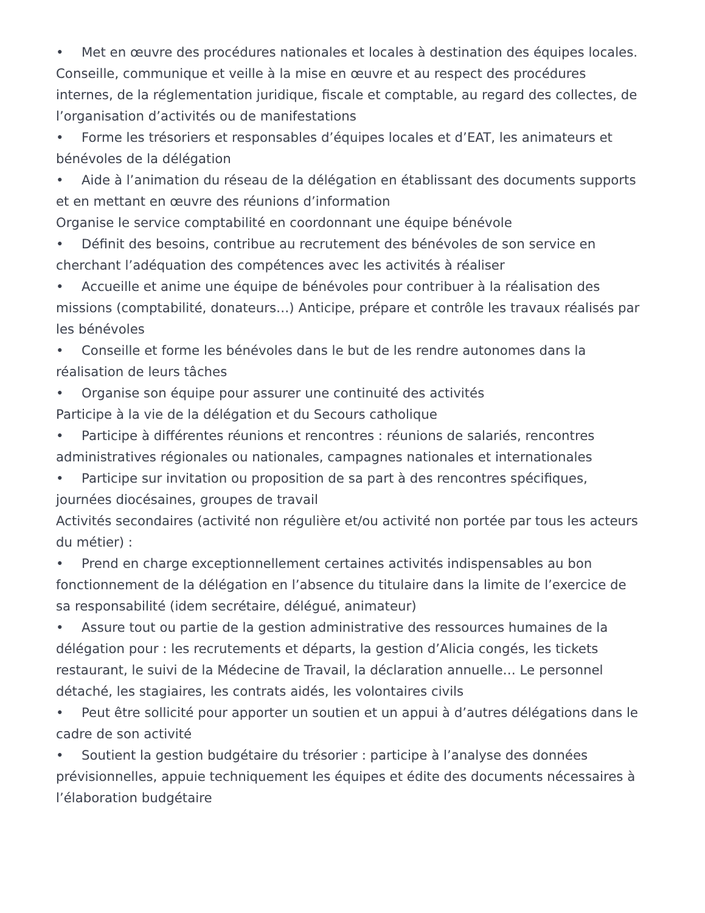• Met en œuvre des procédures nationales et locales à destination des équipes locales. Conseille, communique et veille à la mise en œuvre et au respect des procédures internes, de la réglementation juridique, fiscale et comptable, au regard des collectes, de l’organisation d’activités ou de manifestations
• Forme les trésoriers et responsables d’équipes locales et d’EAT, les animateurs et bénévoles de la délégation
• Aide à l’animation du réseau de la délégation en établissant des documents supports et en mettant en œuvre des réunions d’information
Organise le service comptabilité en coordonnant une équipe bénévole
• Définit des besoins, contribue au recrutement des bénévoles de son service en cherchant l’adéquation des compétences avec les activités à réaliser
• Accueille et anime une équipe de bénévoles pour contribuer à la réalisation des missions (comptabilité, donateurs…) Anticipe, prépare et contrôle les travaux réalisés par les bénévoles
• Conseille et forme les bénévoles dans le but de les rendre autonomes dans la réalisation de leurs tâches
• Organise son équipe pour assurer une continuité des activités
Participe à la vie de la délégation et du Secours catholique
• Participe à différentes réunions et rencontres : réunions de salariés, rencontres administratives régionales ou nationales, campagnes nationales et internationales
• Participe sur invitation ou proposition de sa part à des rencontres spécifiques, journées diocésaines, groupes de travail
Activités secondaires (activité non régulière et/ou activité non portée par tous les acteurs du métier) :
• Prend en charge exceptionnellement certaines activités indispensables au bon fonctionnement de la délégation en l’absence du titulaire dans la limite de l’exercice de sa responsabilité (idem secrétaire, délégué, animateur)
• Assure tout ou partie de la gestion administrative des ressources humaines de la délégation pour : les recrutements et départs, la gestion d’Alicia congés, les tickets restaurant, le suivi de la Médecine de Travail, la déclaration annuelle… Le personnel détaché, les stagiaires, les contrats aidés, les volontaires civils
• Peut être sollicité pour apporter un soutien et un appui à d’autres délégations dans le cadre de son activité
• Soutient la gestion budgétaire du trésorier : participe à l’analyse des données prévisionnelles, appuie techniquement les équipes et édite des documents nécessaires à l’élaboration budgétaire